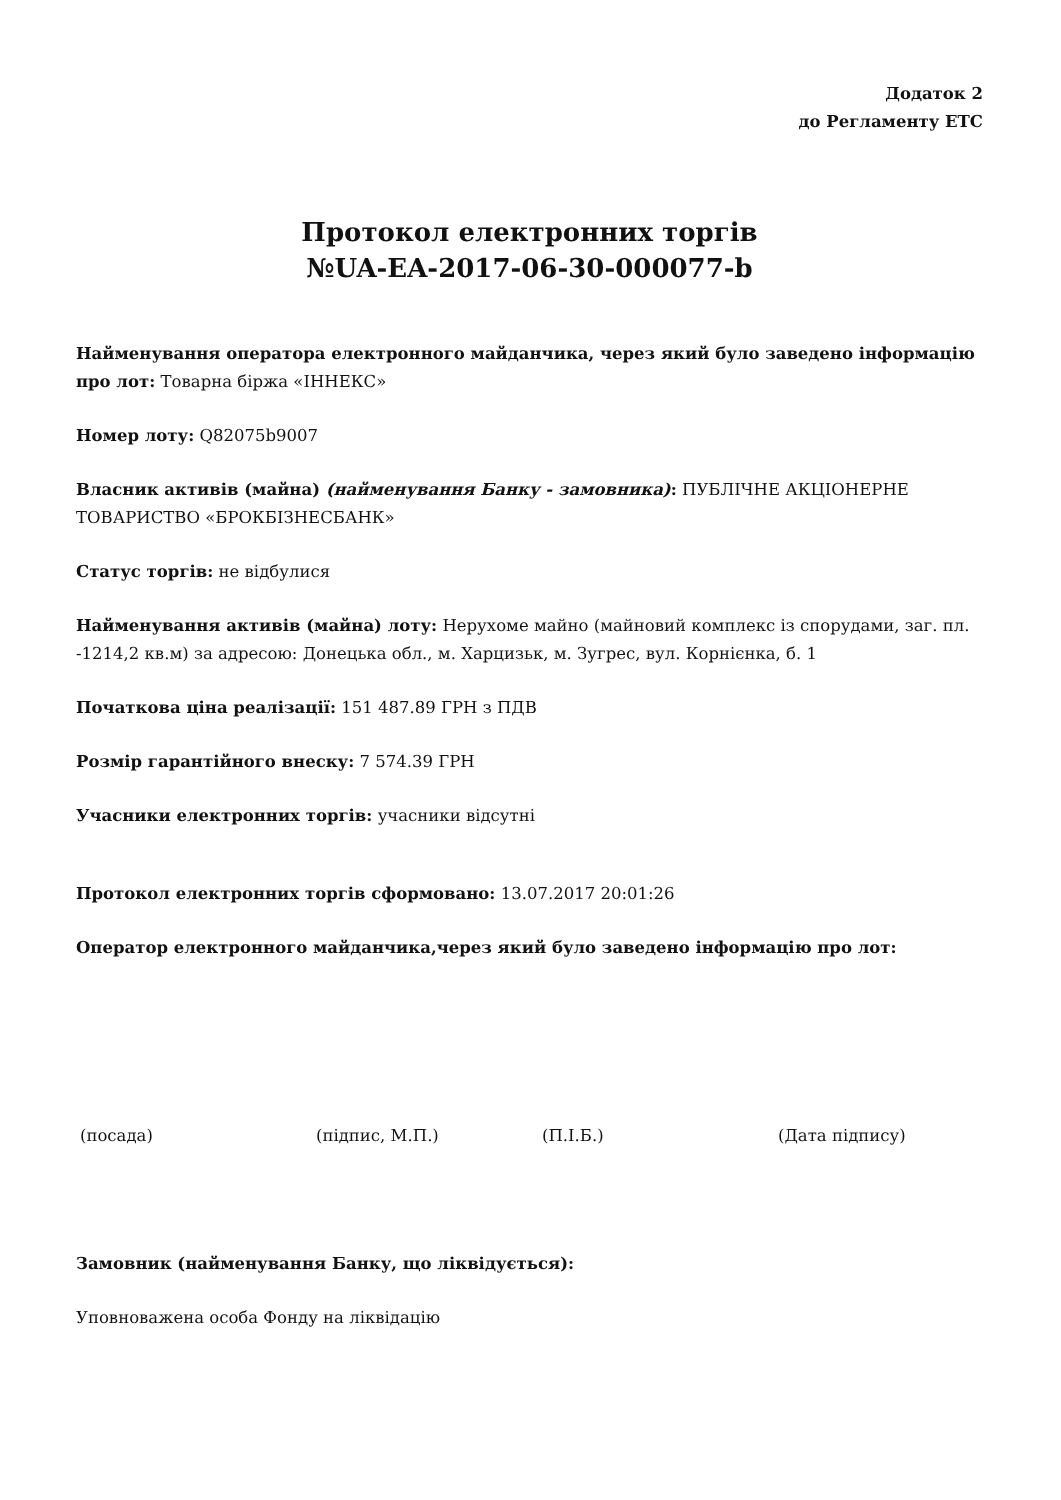Додаток 2
до Регламенту ЕТС
Протокол електронних торгів
№UA-EA-2017-06-30-000077-b
Найменування оператора електронного майданчика, через який було заведено інформацію про лот: Товарна біржа «ІННЕКС»
Номер лоту: Q82075b9007
Власник активів (майна) (найменування Банку - замовника): ПУБЛІЧНЕ АКЦІОНЕРНЕ ТОВАРИСТВО «БРОКБІЗНЕСБАНК»
Статус торгів: не відбулися
Найменування активів (майна) лоту: Нерухоме майно (майновий комплекс із спорудами, заг. пл. -1214,2 кв.м) за адресою: Донецька обл., м. Харцизьк, м. Зугрес, вул. Корнієнка, б. 1
Початкова ціна реалізації: 151 487.89 ГРН з ПДВ
Розмір гарантійного внеску: 7 574.39 ГРН
Учасники електронних торгів: учасники відсутні
Протокол електронних торгів сформовано: 13.07.2017 20:01:26
Оператор електронного майданчика,через який було заведено інформацію про лот:
(посада) (підпис, М.П.) (П.І.Б.) (Дата підпису)
Замовник (найменування Банку, що ліквідується):
Уповноважена особа Фонду на ліквідацію